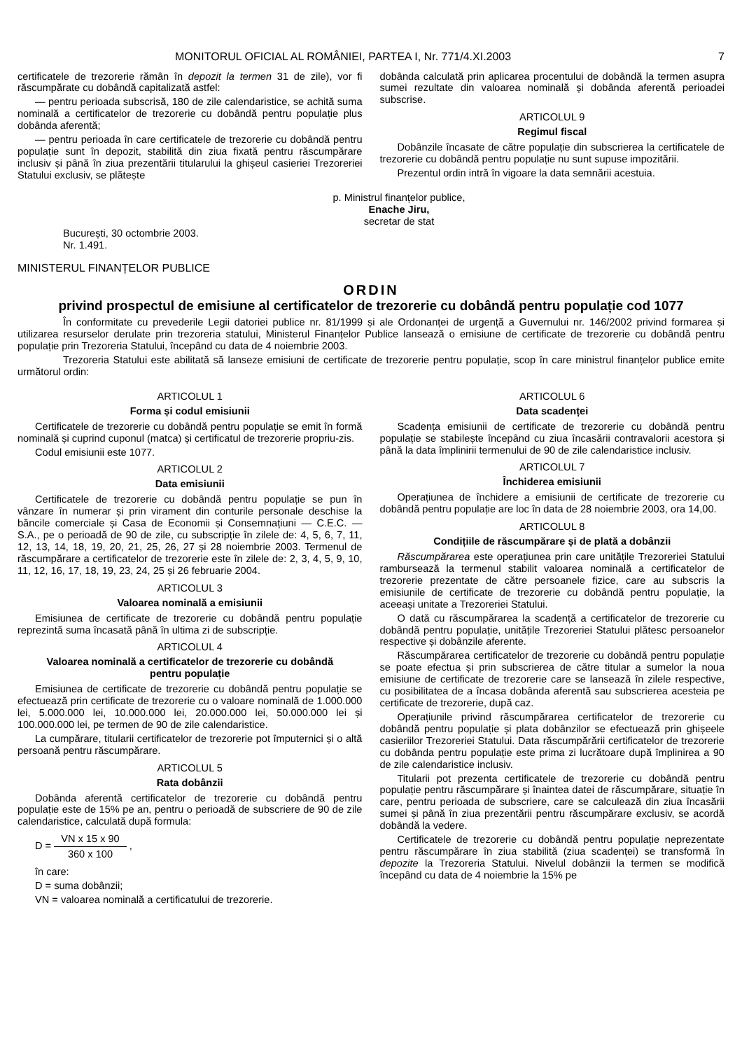MONITORUL OFICIAL AL ROMÂNIEI, PARTEA I, Nr. 771/4.XI.2003 7
certificatele de trezorerie rămân în depozit la termen 31 de zile), vor fi răscumpărate cu dobândă capitalizată astfel:
— pentru perioada subscrisă, 180 de zile calendaristice, se achită suma nominală a certificatelor de trezorerie cu dobândă pentru populație plus dobânda aferentă;
— pentru perioada în care certificatele de trezorerie cu dobândă pentru populație sunt în depozit, stabilită din ziua fixată pentru răscumpărare inclusiv și până în ziua prezentării titularului la ghișeul casieriei Trezoreriei Statului exclusiv, se plătește
dobânda calculată prin aplicarea procentului de dobândă la termen asupra sumei rezultate din valoarea nominală și dobânda aferentă perioadei subscrise.
ARTICOLUL 9
Regimul fiscal
Dobânzile încasate de către populație din subscrierea la certificatele de trezorerie cu dobândă pentru populație nu sunt supuse impozitării.
Prezentul ordin intră în vigoare la data semnării acestuia.
p. Ministrul finanțelor publice,
Enache Jiru,
secretar de stat
București, 30 octombrie 2003.
Nr. 1.491.
MINISTERUL FINANȚELOR PUBLICE
ORDIN
privind prospectul de emisiune al certificatelor de trezorerie cu dobândă pentru populație cod 1077
În conformitate cu prevederile Legii datoriei publice nr. 81/1999 și ale Ordonanței de urgență a Guvernului nr. 146/2002 privind formarea și utilizarea resurselor derulate prin trezoreria statului, Ministerul Finanțelor Publice lansează o emisiune de certificate de trezorerie cu dobândă pentru populație prin Trezoreria Statului, începând cu data de 4 noiembrie 2003.
Trezoreria Statului este abilitată să lanseze emisiuni de certificate de trezorerie pentru populație, scop în care ministrul finanțelor publice emite următorul ordin:
ARTICOLUL 1
Forma și codul emisiunii
Certificatele de trezorerie cu dobândă pentru populație se emit în formă nominală și cuprind cuponul (matca) și certificatul de trezorerie propriu-zis.
Codul emisiunii este 1077.
ARTICOLUL 2
Data emisiunii
Certificatele de trezorerie cu dobândă pentru populație se pun în vânzare în numerar și prin virament din conturile personale deschise la băncile comerciale și Casa de Economii și Consemnațiuni — C.E.C. — S.A., pe o perioadă de 90 de zile, cu subscripție în zilele de: 4, 5, 6, 7, 11, 12, 13, 14, 18, 19, 20, 21, 25, 26, 27 și 28 noiembrie 2003. Termenul de răscumpărare a certificatelor de trezorerie este în zilele de: 2, 3, 4, 5, 9, 10, 11, 12, 16, 17, 18, 19, 23, 24, 25 și 26 februarie 2004.
ARTICOLUL 3
Valoarea nominală a emisiunii
Emisiunea de certificate de trezorerie cu dobândă pentru populație reprezintă suma încasată până în ultima zi de subscripție.
ARTICOLUL 4
Valoarea nominală a certificatelor de trezorerie cu dobândă
pentru populație
Emisiunea de certificate de trezorerie cu dobândă pentru populație se efectuează prin certificate de trezorerie cu o valoare nominală de 1.000.000 lei, 5.000.000 lei, 10.000.000 lei, 20.000.000 lei, 50.000.000 lei și 100.000.000 lei, pe termen de 90 de zile calendaristice.
La cumpărare, titularii certificatelor de trezorerie pot împuternici și o altă persoană pentru răscumpărare.
ARTICOLUL 5
Rata dobânzii
Dobânda aferentă certificatelor de trezorerie cu dobândă pentru populație este de 15% pe an, pentru o perioadă de subscriere de 90 de zile calendaristice, calculată după formula:
D = VN x 15 x 90 360 x 100 ,
în care:
D = suma dobânzii;
VN = valoarea nominală a certificatului de trezorerie.
ARTICOLUL 6
Data scadenței
Scadența emisiunii de certificate de trezorerie cu dobândă pentru populație se stabilește începând cu ziua încasării contravalorii acestora și până la data împlinirii termenului de 90 de zile calendaristice inclusiv.
ARTICOLUL 7
Închiderea emisiunii
Operațiunea de închidere a emisiunii de certificate de trezorerie cu dobândă pentru populație are loc în data de 28 noiembrie 2003, ora 14,00.
ARTICOLUL 8
Condițiile de răscumpărare și de plată a dobânzii
Răscumpărarea este operațiunea prin care unitățile Trezoreriei Statului rambursează la termenul stabilit valoarea nominală a certificatelor de trezorerie prezentate de către persoanele fizice, care au subscris la emisiunile de certificate de trezorerie cu dobândă pentru populație, la aceeași unitate a Trezoreriei Statului.
O dată cu răscumpărarea la scadență a certificatelor de trezorerie cu dobândă pentru populație, unitățile Trezoreriei Statului plătesc persoanelor respective și dobânzile aferente.
Răscumpărarea certificatelor de trezorerie cu dobândă pentru populație se poate efectua și prin subscrierea de către titular a sumelor la noua emisiune de certificate de trezorerie care se lansează în zilele respective, cu posibilitatea de a încasa dobânda aferentă sau subscrierea acesteia pe certificate de trezorerie, după caz.
Operațiunile privind răscumpărarea certificatelor de trezorerie cu dobândă pentru populație și plata dobânzilor se efectuează prin ghișeele casieriilor Trezoreriei Statului. Data răscumpărării certificatelor de trezorerie cu dobânda pentru populație este prima zi lucrătoare după împlinirea a 90 de zile calendaristice inclusiv.
Titularii pot prezenta certificatele de trezorerie cu dobândă pentru populație pentru răscumpărare și înaintea datei de răscumpărare, situație în care, pentru perioada de subscriere, care se calculează din ziua încasării sumei și până în ziua prezentării pentru răscumpărare exclusiv, se acordă dobândă la vedere.
Certificatele de trezorerie cu dobândă pentru populație neprezentate pentru răscumpărare în ziua stabilită (ziua scadenței) se transformă în depozite la Trezoreria Statului. Nivelul dobânzii la termen se modifică începând cu data de 4 noiembrie la 15% pe